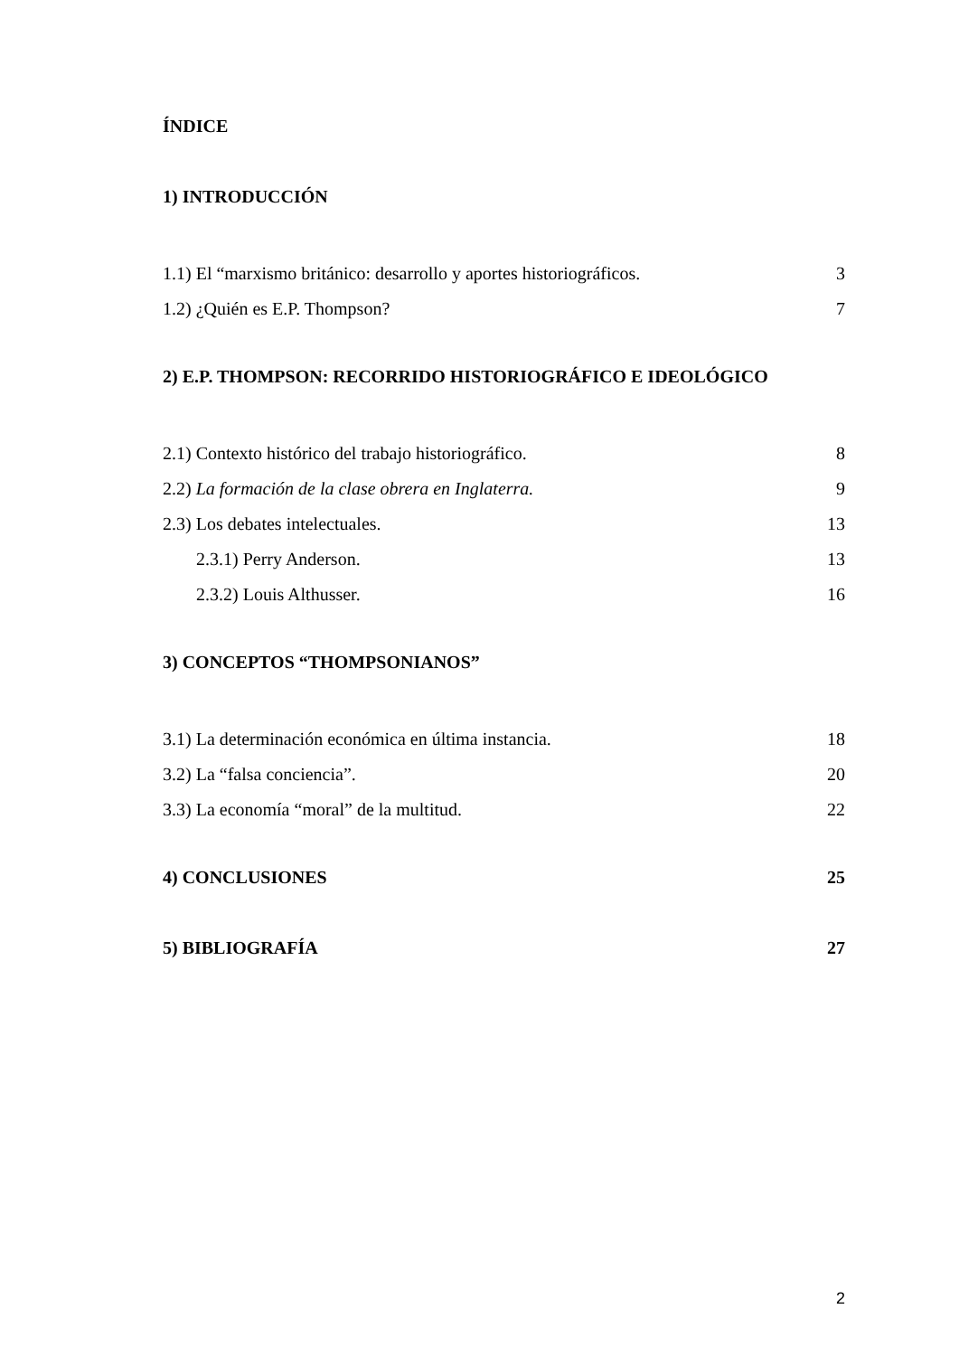ÍNDICE
1) INTRODUCCIÓN
1.1) El “marxismo británico: desarrollo y aportes historiográficos. 3
1.2) ¿Quién es E.P. Thompson? 7
2) E.P. THOMPSON: RECORRIDO HISTORIOGRÁFICO E IDEOLÓGICO
2.1) Contexto histórico del trabajo historiográfico. 8
2.2) La formación de la clase obrera en Inglaterra. 9
2.3) Los debates intelectuales. 13
2.3.1) Perry Anderson. 13
2.3.2) Louis Althusser. 16
3) CONCEPTOS “THOMPSONIANOS”
3.1) La determinación económica en última instancia. 18
3.2) La “falsa conciencia”. 20
3.3) La economía “moral” de la multitud. 22
4) CONCLUSIONES 25
5) BIBLIOGRAFÍA 27
2